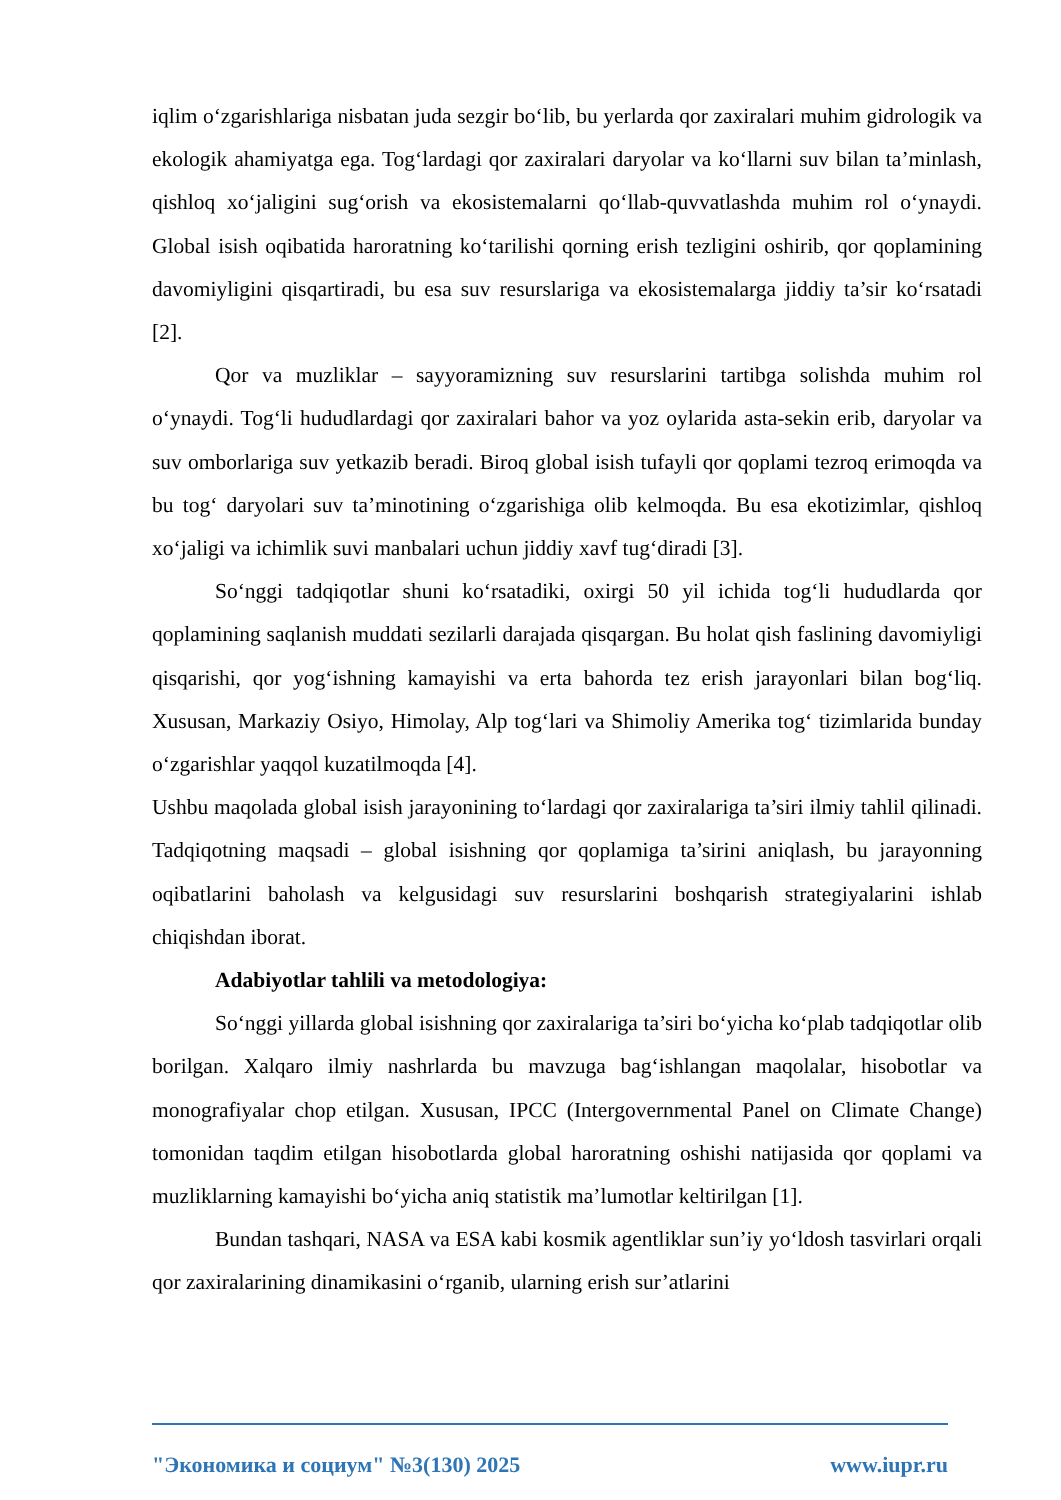iqlim o‘zgarishlariga nisbatan juda sezgir bo‘lib, bu yerlarda qor zaxiralari muhim gidrologik va ekologik ahamiyatga ega. Tog‘lardagi qor zaxiralari daryolar va ko‘llarni suv bilan ta’minlash, qishloq xo‘jaligini sug‘orish va ekosistemalarni qo‘llab-quvvatlashda muhim rol o‘ynaydi. Global isish oqibatida haroratning ko‘tarilishi qorning erish tezligini oshirib, qor qoplamining davomiyligini qisqartiradi, bu esa suv resurslariga va ekosistemalarga jiddiy ta’sir ko‘rsatadi [2].
Qor va muzliklar – sayyoramizning suv resurslarini tartibga solishda muhim rol o‘ynaydi. Tog‘li hududlardagi qor zaxiralari bahor va yoz oylarida asta-sekin erib, daryolar va suv omborlariga suv yetkazib beradi. Biroq global isish tufayli qor qoplami tezroq erimoqda va bu tog‘ daryolari suv ta’minotining o‘zgarishiga olib kelmoqda. Bu esa ekotizimlar, qishloq xo‘jaligi va ichimlik suvi manbalari uchun jiddiy xavf tug‘diradi [3].
So‘nggi tadqiqotlar shuni ko‘rsatadiki, oxirgi 50 yil ichida tog‘li hududlarda qor qoplamining saqlanish muddati sezilarli darajada qisqargan. Bu holat qish faslining davomiyligi qisqarishi, qor yog‘ishning kamayishi va erta bahorda tez erish jarayonlari bilan bog‘liq. Xususan, Markaziy Osiyo, Himolay, Alp tog‘lari va Shimoliy Amerika tog‘ tizimlarida bunday o‘zgarishlar yaqqol kuzatilmoqda [4].
Ushbu maqolada global isish jarayonining to‘lardagi qor zaxiralariga ta’siri ilmiy tahlil qilinadi. Tadqiqotning maqsadi – global isishning qor qoplamiga ta’sirini aniqlash, bu jarayonning oqibatlarini baholash va kelgusidagi suv resurslarini boshqarish strategiyalarini ishlab chiqishdan iborat.
Adabiyotlar tahlili va metodologiya:
So‘nggi yillarda global isishning qor zaxiralariga ta’siri bo‘yicha ko‘plab tadqiqotlar olib borilgan. Xalqaro ilmiy nashrlarda bu mavzuga bag‘ishlangan maqolalar, hisobotlar va monografiyalar chop etilgan. Xususan, IPCC (Intergovernmental Panel on Climate Change) tomonidan taqdim etilgan hisobotlarda global haroratning oshishi natijasida qor qoplami va muzliklarning kamayishi bo‘yicha aniq statistik ma’lumotlar keltirilgan [1].
Bundan tashqari, NASA va ESA kabi kosmik agentliklar sun’iy yo‘ldosh tasvirlari orqali qor zaxiralarining dinamikasini o‘rganib, ularning erish sur’atlarini
"Экономика и социум" №3(130) 2025 www.iupr.ru